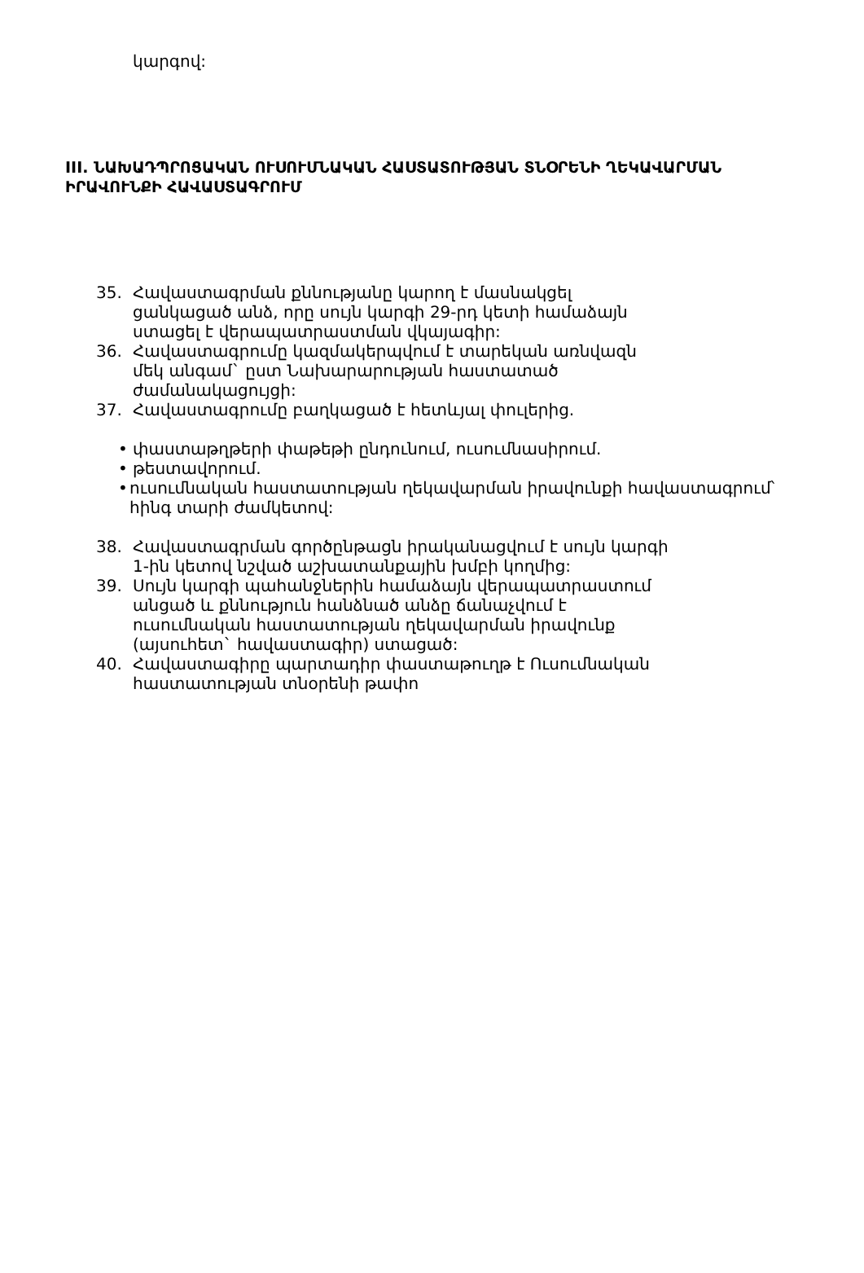կարգով:
III. ՆԱԽԱԴՊՐՈՑԱԿԱՆ ՈՒՍՈՒՄՆԱԿԱՆ ՀԱՍՏԱՏՈՒԹՅԱՆ ՏՆՕՐԵՆԻ ՂԵԿԱՎԱՐՄԱՆ ԻՐԱՎՈՒՆՔԻ ՀԱՎԱՍՏԱԳՐՈՒՄ
35. Հավաստագրման քննությանը կարող է մասնակցել ցանկացած անձ, որը սույն կարգի 29-րդ կետի համաձայն ստացել է վերապատրաստման վկայագիր:
36. Հավաստագրումը կազմակերպվում է տարեկան առնվազն մեկ անգամ` ըստ Նախարարության հաստատած ժամանակացույցի:
37. Հավաստագրումը բաղկացած է հետևյալ փուլերից.
• փաստաթղթերի փաթեթի ընդունում, ուսումնասիրում.
• թեստավորում.
• ուսումնական հաստատության ղեկավարման իրավունքի հավաստագրում՝ հինգ տարի ժամկետով:
38. Հավաստագրման գործընթացն իրականացվում է սույն կարգի 1-ին կետով նշված աշխատանքային խմբի կողմից:
39. Սույն կարգի պահանջներին համաձայն վերապատրաստում անցած և քննություն հանձնած անձը ճանաչվում է ուսումնական հաստատության ղեկավարման իրավունք (այսուհետ` հավաստագիր) ստացած:
40. Հավաստագիրը պարտադիր փաստաթուղթ է Ուսումնական հաստատության տնօրենի թափո